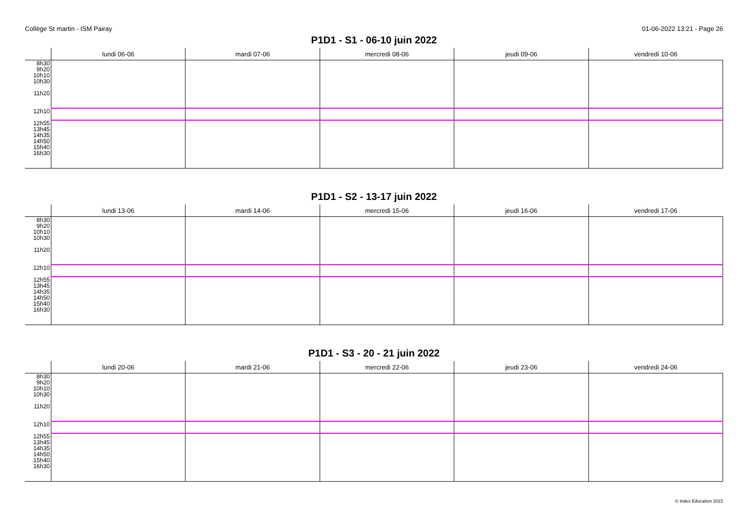Collège St martin - ISM Pairay 01-06-2022 13:21 - Page 26
P1D1 - S1 - 06-10 juin 2022
| | lundi 06-06 | mardi 07-06 | mercredi 08-06 | jeudi 09-06 | vendredi 10-06 |
| --- | --- | --- | --- | --- | --- |
| 8h30 9h20 10h10 10h30 11h20 | | | | | |
| 12h10 | | | | | |
| 12h55 13h45 14h35 14h50 15h40 16h30 | | | | | |
P1D1 - S2 - 13-17 juin 2022
| | lundi 13-06 | mardi 14-06 | mercredi 15-06 | jeudi 16-06 | vendredi 17-06 |
| --- | --- | --- | --- | --- | --- |
| 8h30 9h20 10h10 10h30 11h20 | | | | | |
| 12h10 | | | | | |
| 12h55 13h45 14h35 14h50 15h40 16h30 | | | | | |
P1D1 - S3 - 20 - 21 juin 2022
| | lundi 20-06 | mardi 21-06 | mercredi 22-06 | jeudi 23-06 | vendredi 24-06 |
| --- | --- | --- | --- | --- | --- |
| 8h30 9h20 10h10 10h30 11h20 | | | | | |
| 12h10 | | | | | |
| 12h55 13h45 14h35 14h50 15h40 16h30 | | | | | |
© Index Education 2022